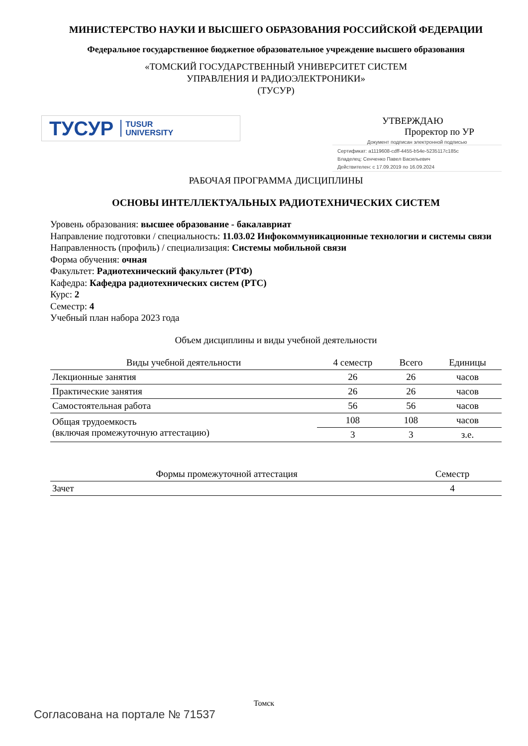МИНИСТЕРСТВО НАУКИ И ВЫСШЕГО ОБРАЗОВАНИЯ РОССИЙСКОЙ ФЕДЕРАЦИИ
Федеральное государственное бюджетное образовательное учреждение высшего образования
«ТОМСКИЙ ГОСУДАРСТВЕННЫЙ УНИВЕРСИТЕТ СИСТЕМ
УПРАВЛЕНИЯ И РАДИОЭЛЕКТРОНИКИ»
(ТУСУР)
ТУСУР TUSUR
UNIVERSITY
УТВЕРЖДАЮ
Проректор по УР
Документ подписан электронной подписью
Сертификат: a1119608-cdff-4455-b54e-5235117c185c
Владелец: Сенченко Павел Васильевич
Действителен: с 17.09.2019 по 16.09.2024
РАБОЧАЯ ПРОГРАММА ДИСЦИПЛИНЫ
ОСНОВЫ ИНТЕЛЛЕКТУАЛЬНЫХ РАДИОТЕХНИЧЕСКИХ СИСТЕМ
Уровень образования: высшее образование - бакалавриат
Направление подготовки / специальность: 11.03.02 Инфокоммуникационные технологии и системы связи
Направленность (профиль) / специализация: Системы мобильной связи
Форма обучения: очная
Факультет: Радиотехнический факультет (РТФ)
Кафедра: Кафедра радиотехнических систем (РТС)
Курс: 2
Семестр: 4
Учебный план набора 2023 года
Объем дисциплины и виды учебной деятельности
| Виды учебной деятельности | 4 семестр | Всего | Единицы |
| --- | --- | --- | --- |
| Лекционные занятия | 26 | 26 | часов |
| Практические занятия | 26 | 26 | часов |
| Самостоятельная работа | 56 | 56 | часов |
| Общая трудоемкость (включая промежуточную аттестацию) | 108 | 108 | часов |
| | 3 | 3 | з.е. |
| Формы промежуточной аттестация | Семестр |
| --- | --- |
| Зачет | 4 |
Томск
Согласована на портале № 71537